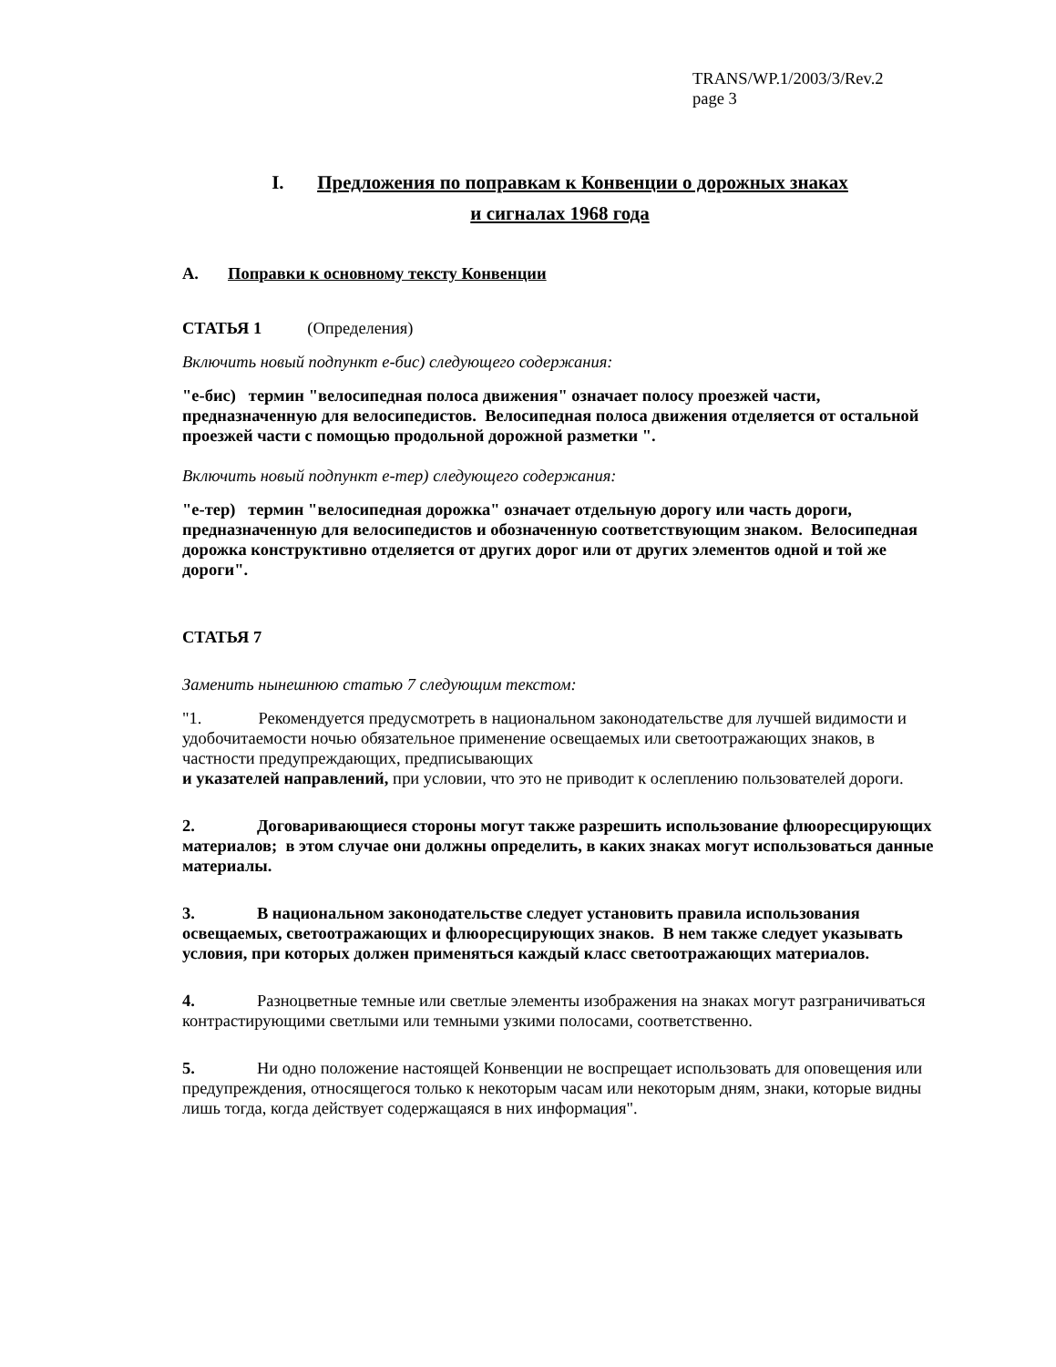TRANS/WP.1/2003/3/Rev.2
page 3
I. Предложения по поправкам к Конвенции о дорожных знаках
и сигналах 1968 года
A. Поправки к основному тексту Конвенции
СТАТЬЯ 1 (Определения)
Включить новый подпункт е-бис) следующего содержания:
"е-бис) термин "велосипедная полоса движения" означает полосу проезжей части, предназначенную для велосипедистов. Велосипедная полоса движения отделяется от остальной проезжей части с помощью продольной дорожной разметки ".
Включить новый подпункт е-тер) следующего содержания:
"е-тер) термин "велосипедная дорожка" означает отдельную дорогу или часть дороги, предназначенную для велосипедистов и обозначенную соответствующим знаком. Велосипедная дорожка конструктивно отделяется от других дорог или от других элементов одной и той же дороги".
СТАТЬЯ 7
Заменить нынешнюю статью 7 следующим текстом:
"1. Рекомендуется предусмотреть в национальном законодательстве для лучшей видимости и удобочитаемости ночью обязательное применение освещаемых или светоотражающих знаков, в частности предупреждающих, предписывающих
и указателей направлений, при условии, что это не приводит к ослеплению пользователей дороги.
2. Договаривающиеся стороны могут также разрешить использование флюоресцирующих материалов; в этом случае они должны определить, в каких знаках могут использоваться данные материалы.
3. В национальном законодательстве следует установить правила использования освещаемых, светоотражающих и флюоресцирующих знаков. В нем также следует указывать условия, при которых должен применяться каждый класс светоотражающих материалов.
4. Разноцветные темные или светлые элементы изображения на знаках могут разграничиваться контрастирующими светлыми или темными узкими полосами, соответственно.
5. Ни одно положение настоящей Конвенции не воспрещает использовать для оповещения или предупреждения, относящегося только к некоторым часам или некоторым дням, знаки, которые видны лишь тогда, когда действует содержащаяся в них информация".